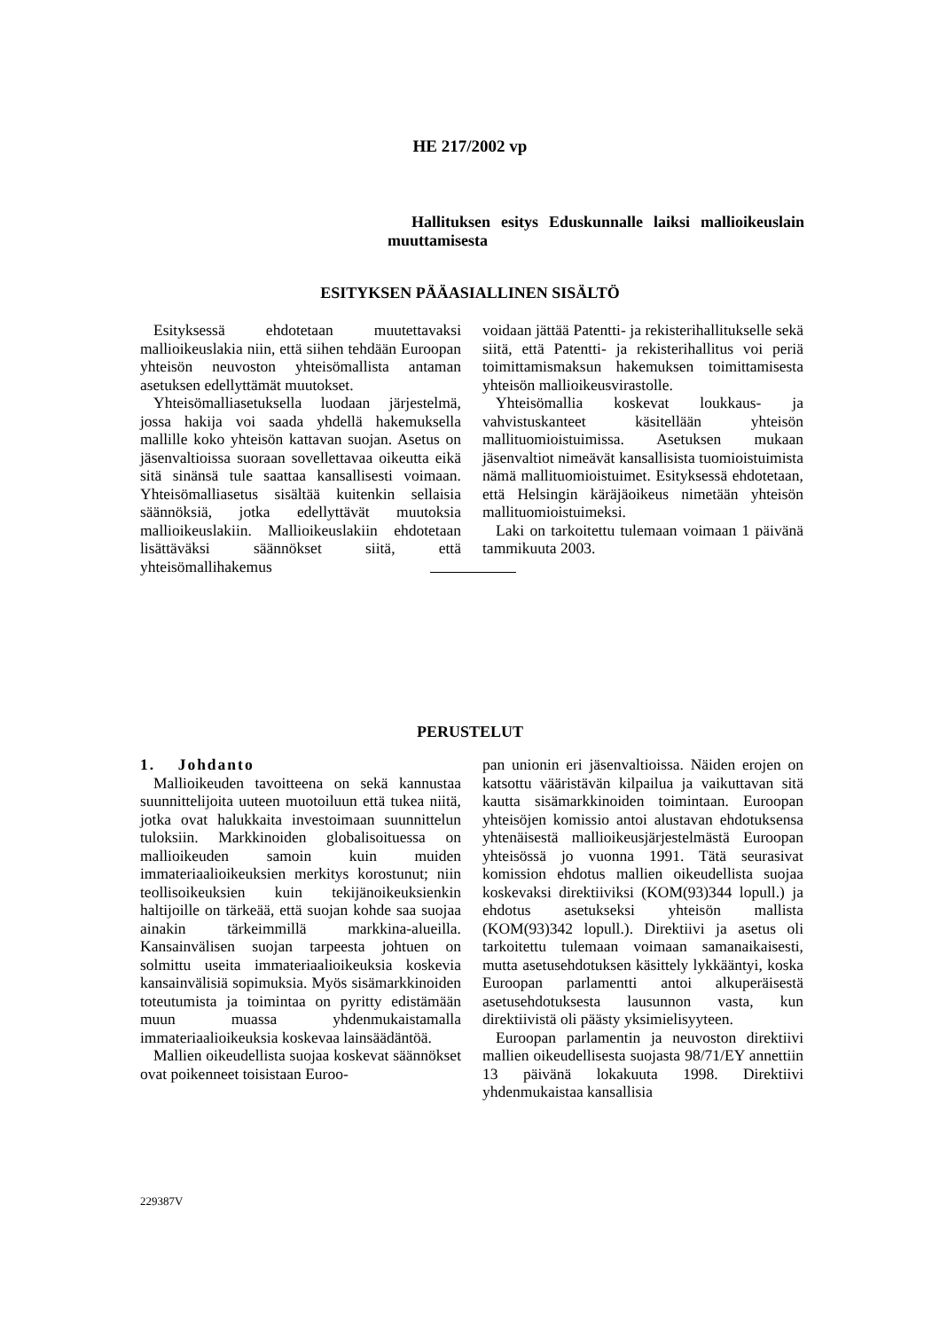HE 217/2002 vp
Hallituksen esitys Eduskunnalle laiksi mallioikeuslain muuttamisesta
ESITYKSEN PÄÄASIALLINEN SISÄLTÖ
Esityksessä ehdotetaan muutettavaksi mallioikeuslakia niin, että siihen tehdään Euroopan yhteisön neuvoston yhteisömallista antaman asetuksen edellyttämät muutokset.
Yhteisömalliasetuksella luodaan järjestelmä, jossa hakija voi saada yhdellä hakemuksella mallille koko yhteisön kattavan suojan. Asetus on jäsenvaltioissa suoraan sovellettavaa oikeutta eikä sitä sinänsä tule saattaa kansallisesti voimaan. Yhteisömalliasetus sisältää kuitenkin sellaisia säännöksiä, jotka edellyttävät muutoksia mallioikeuslakiin. Mallioikeuslakiin ehdotetaan lisättäväksi säännökset siitä, että yhteisömallihakemus
voidaan jättää Patentti- ja rekisterihallitukselle sekä siitä, että Patentti- ja rekisterihallitus voi periä toimittamismaksun hakemuksen toimittamisesta yhteisön mallioikeusvirastolle.
Yhteisömallia koskevat loukkaus- ja vahvistuskanteet käsitellään yhteisön mallituomioistuimissa. Asetuksen mukaan jäsenvaltiot nimeävät kansallisista tuomioistuimista nämä mallituomioistuimet. Esityksessä ehdotetaan, että Helsingin käräjäoikeus nimetään yhteisön mallituomioistuimeksi.
Laki on tarkoitettu tulemaan voimaan 1 päivänä tammikuuta 2003.
PERUSTELUT
1. Johdanto
Mallioikeuden tavoitteena on sekä kannustaa suunnittelijoita uuteen muotoiluun että tukea niitä, jotka ovat halukkaita investoimaan suunnittelun tuloksiin. Markkinoiden globalisoituessa on mallioikeuden samoin kuin muiden immateriaalioikeuksien merkitys korostunut; niin teollisoikeuksien kuin tekijänoikeuksienkin haltijoille on tärkeää, että suojan kohde saa suojaa ainakin tärkeimmillä markkina-alueilla. Kansainvälisen suojan tarpeesta johtuen on solmittu useita immateriaalioikeuksia koskevia kansainvälisiä sopimuksia. Myös sisämarkkinoiden toteutumista ja toimintaa on pyritty edistämään muun muassa yhdenmukaistamalla immateriaalioikeuksia koskevaa lainsäädäntöä.
Mallien oikeudellista suojaa koskevat säännökset ovat poikenneet toisistaan Euroo-
pan unionin eri jäsenvaltioissa. Näiden erojen on katsottu vääristävän kilpailua ja vaikuttavan sitä kautta sisämarkkinoiden toimintaan. Euroopan yhteisöjen komissio antoi alustavan ehdotuksensa yhtenäisestä mallioikeusjärjestelmästä Euroopan yhteisössä jo vuonna 1991. Tätä seurasivat komission ehdotus mallien oikeudellista suojaa koskevaksi direktiiviksi (KOM(93)344 lopull.) ja ehdotus asetukseksi yhteisön mallista (KOM(93)342 lopull.). Direktiivi ja asetus oli tarkoitettu tulemaan voimaan samanaikaisesti, mutta asetusehdotuksen käsittely lykkääntyi, koska Euroopan parlamentti antoi alkuperäisestä asetusehdotuksesta lausunnon vasta, kun direktiivistä oli päästy yksimielisyyteen.
Euroopan parlamentin ja neuvoston direktiivi mallien oikeudellisesta suojasta 98/71/EY annettiin 13 päivänä lokakuuta 1998. Direktiivi yhdenmukaistaa kansallisia
229387V